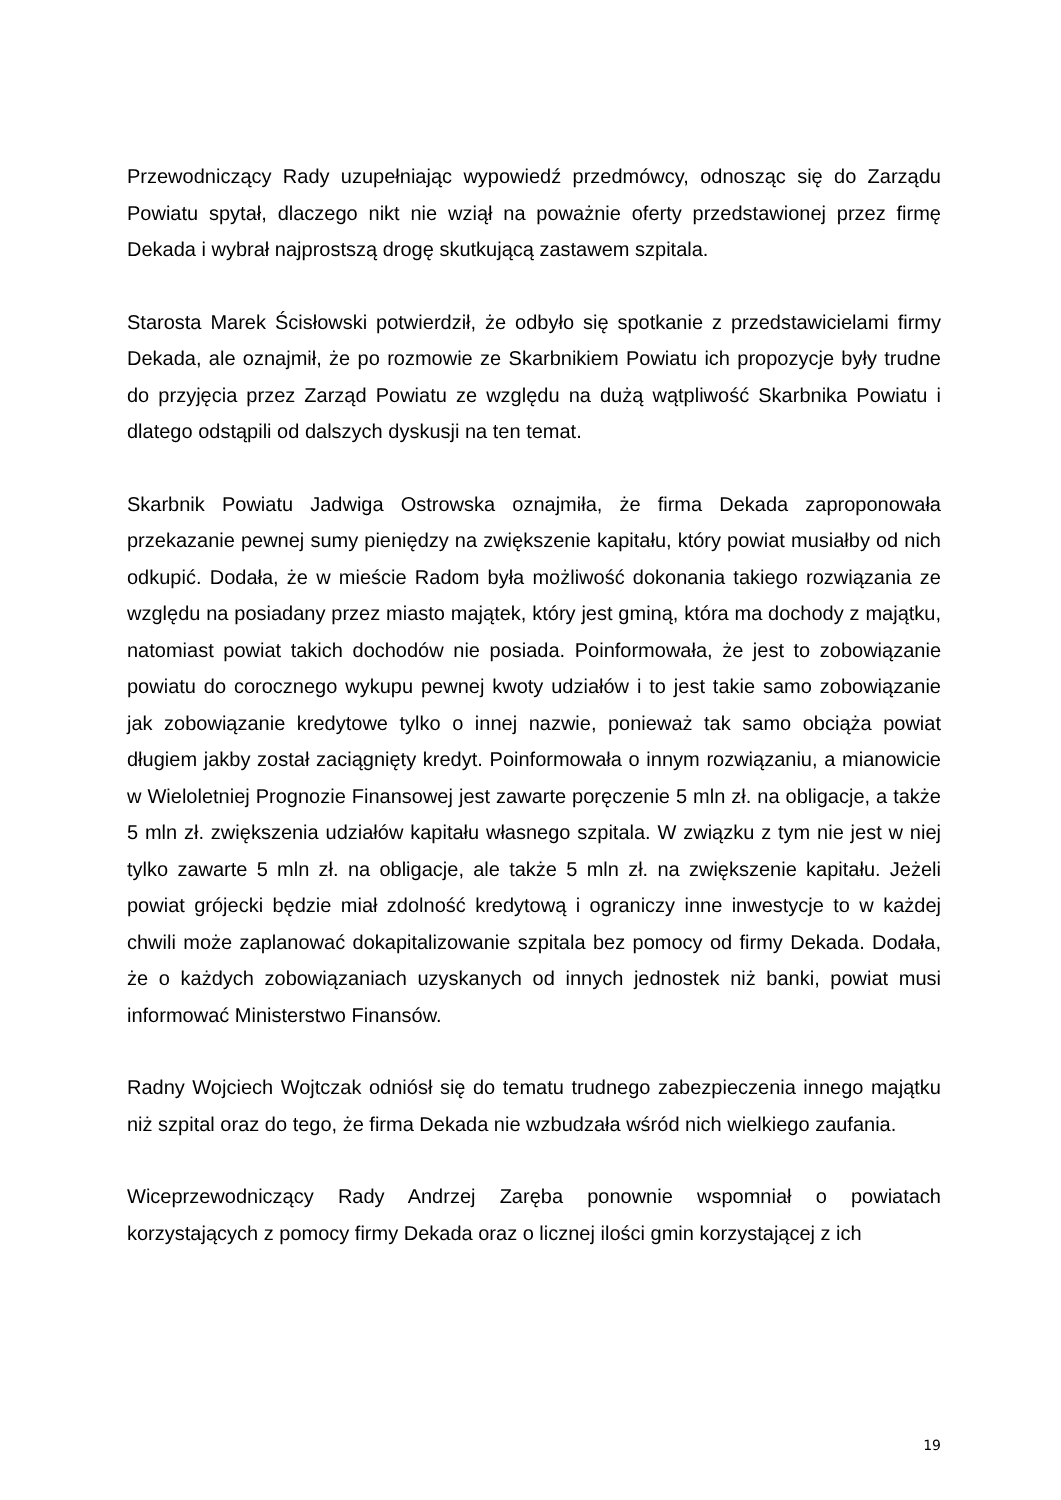Przewodniczący Rady uzupełniając wypowiedź przedmówcy, odnosząc się do Zarządu Powiatu spytał, dlaczego nikt nie wziął na poważnie oferty przedstawionej przez firmę Dekada i wybrał najprostszą drogę skutkującą zastawem szpitala.
Starosta Marek Ścisłowski potwierdził, że odbyło się spotkanie z przedstawicielami firmy Dekada, ale oznajmił, że po rozmowie ze Skarbnikiem Powiatu ich propozycje były trudne do przyjęcia przez Zarząd Powiatu ze względu na dużą wątpliwość Skarbnika Powiatu i dlatego odstąpili od dalszych dyskusji na ten temat.
Skarbnik Powiatu Jadwiga Ostrowska oznajmiła, że firma Dekada zaproponowała przekazanie pewnej sumy pieniędzy na zwiększenie kapitału, który powiat musiałby od nich odkupić. Dodała, że w mieście Radom była możliwość dokonania takiego rozwiązania ze względu na posiadany przez miasto majątek, który jest gminą, która ma dochody z majątku, natomiast powiat takich dochodów nie posiada. Poinformowała, że jest to zobowiązanie powiatu do corocznego wykupu pewnej kwoty udziałów i to jest takie samo zobowiązanie jak zobowiązanie kredytowe tylko o innej nazwie, ponieważ tak samo obciąża powiat długiem jakby został zaciągnięty kredyt. Poinformowała o innym rozwiązaniu, a mianowicie w Wieloletniej Prognozie Finansowej jest zawarte poręczenie 5 mln zł. na obligacje, a także 5 mln zł. zwiększenia udziałów kapitału własnego szpitala. W związku z tym nie jest w niej tylko zawarte 5 mln zł. na obligacje, ale także 5 mln zł. na zwiększenie kapitału. Jeżeli powiat grójecki będzie miał zdolność kredytową i ograniczy inne inwestycje to w każdej chwili może zaplanować dokapitalizowanie szpitala bez pomocy od firmy Dekada. Dodała, że o każdych zobowiązaniach uzyskanych od innych jednostek niż banki, powiat musi informować Ministerstwo Finansów.
Radny Wojciech Wojtczak odniósł się do tematu trudnego zabezpieczenia innego majątku niż szpital oraz do tego, że firma Dekada nie wzbudzała wśród nich wielkiego zaufania.
Wiceprzewodniczący Rady Andrzej Zaręba ponownie wspomniał o powiatach korzystających z pomocy firmy Dekada oraz o licznej ilości gmin korzystającej z ich
19